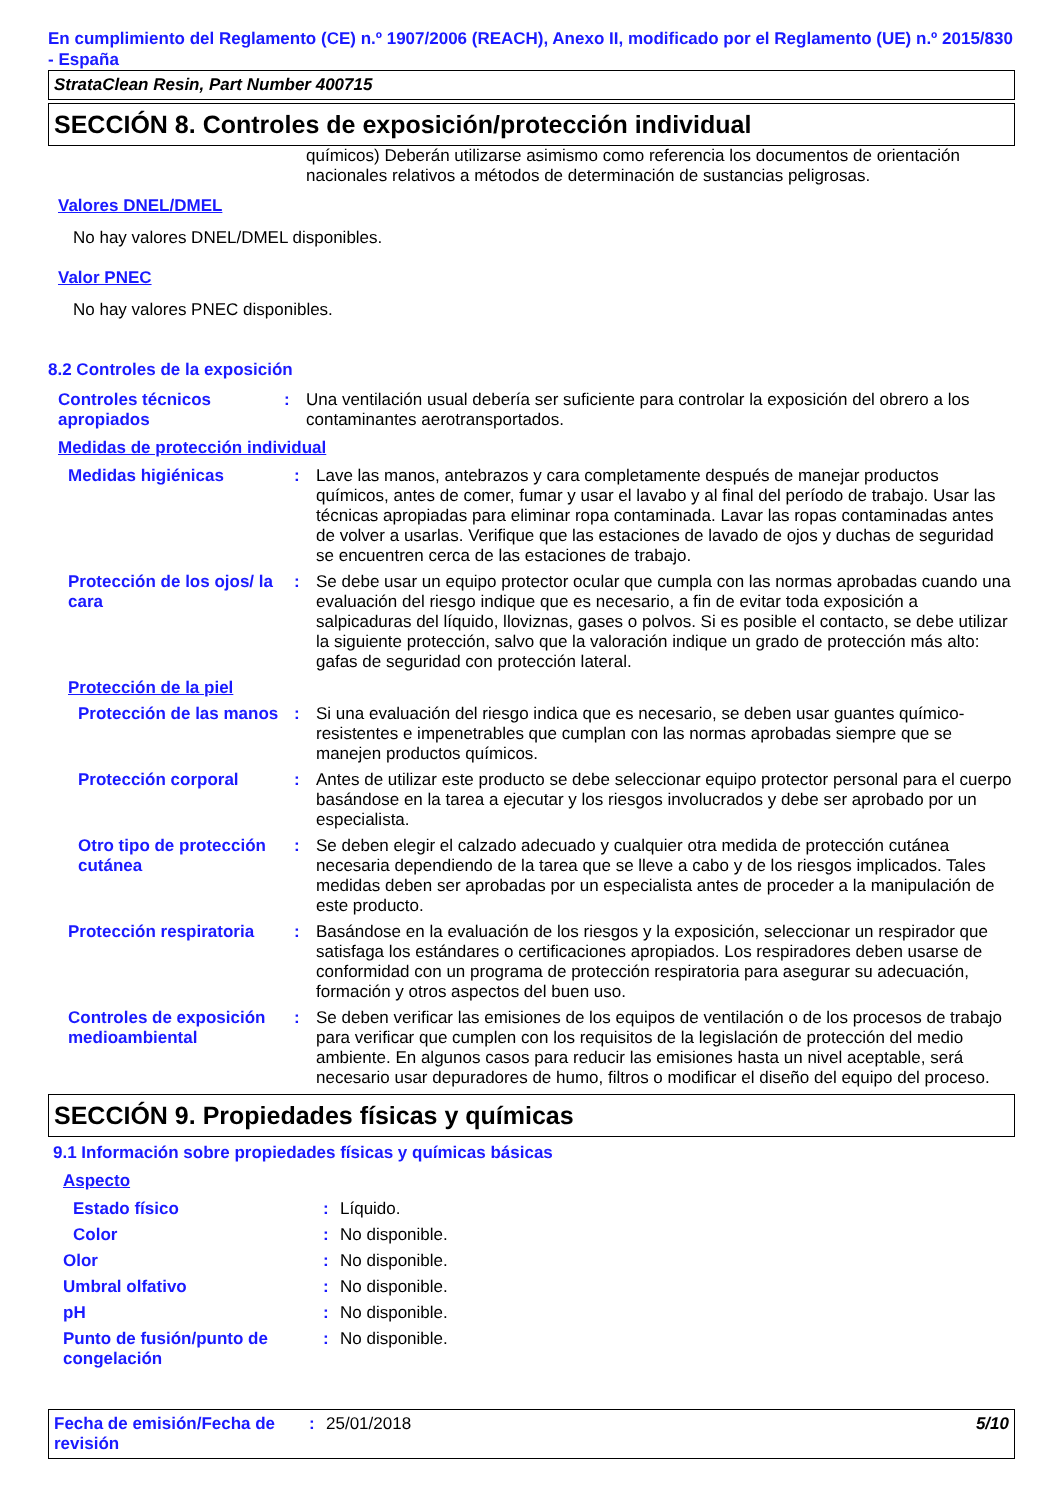En cumplimiento del Reglamento (CE) n.º 1907/2006 (REACH), Anexo II, modificado por el Reglamento (UE) n.º 2015/830 - España
StrataClean Resin, Part Number 400715
SECCIÓN 8. Controles de exposición/protección individual
químicos) Deberán utilizarse asimismo como referencia los documentos de orientación nacionales relativos a métodos de determinación de sustancias peligrosas.
Valores DNEL/DMEL
No hay valores DNEL/DMEL disponibles.
Valor PNEC
No hay valores PNEC disponibles.
8.2 Controles de la exposición
Controles técnicos apropiados
: Una ventilación usual debería ser suficiente para controlar la exposición del obrero a los contaminantes aerotransportados.
Medidas de protección individual
Medidas higiénicas : Lave las manos, antebrazos y cara completamente después de manejar productos químicos, antes de comer, fumar y usar el lavabo y al final del período de trabajo. Usar las técnicas apropiadas para eliminar ropa contaminada. Lavar las ropas contaminadas antes de volver a usarlas. Verifique que las estaciones de lavado de ojos y duchas de seguridad se encuentren cerca de las estaciones de trabajo.
Protección de los ojos/ la cara
: Se debe usar un equipo protector ocular que cumpla con las normas aprobadas cuando una evaluación del riesgo indique que es necesario, a fin de evitar toda exposición a salpicaduras del líquido, lloviznas, gases o polvos. Si es posible el contacto, se debe utilizar la siguiente protección, salvo que la valoración indique un grado de protección más alto: gafas de seguridad con protección lateral.
Protección de la piel
Protección de las manos
: Si una evaluación del riesgo indica que es necesario, se deben usar guantes químico-resistentes e impenetrables que cumplan con las normas aprobadas siempre que se manejen productos químicos.
Protección corporal : Antes de utilizar este producto se debe seleccionar equipo protector personal para el cuerpo basándose en la tarea a ejecutar y los riesgos involucrados y debe ser aprobado por un especialista.
Otro tipo de protección cutánea
: Se deben elegir el calzado adecuado y cualquier otra medida de protección cutánea necesaria dependiendo de la tarea que se lleve a cabo y de los riesgos implicados. Tales medidas deben ser aprobadas por un especialista antes de proceder a la manipulación de este producto.
Protección respiratoria
: Basándose en la evaluación de los riesgos y la exposición, seleccionar un respirador que satisfaga los estándares o certificaciones apropiados. Los respiradores deben usarse de conformidad con un programa de protección respiratoria para asegurar su adecuación, formación y otros aspectos del buen uso.
Controles de exposición medioambiental
: Se deben verificar las emisiones de los equipos de ventilación o de los procesos de trabajo para verificar que cumplen con los requisitos de la legislación de protección del medio ambiente. En algunos casos para reducir las emisiones hasta un nivel aceptable, será necesario usar depuradores de humo, filtros o modificar el diseño del equipo del proceso.
SECCIÓN 9. Propiedades físicas y químicas
9.1 Información sobre propiedades físicas y químicas básicas
Aspecto
Estado físico : Líquido.
Color : No disponible.
Olor : No disponible.
Umbral olfativo : No disponible.
pH : No disponible.
Punto de fusión/punto de congelación
: No disponible.
Fecha de emisión/Fecha de revisión
: 25/01/2018 5/10